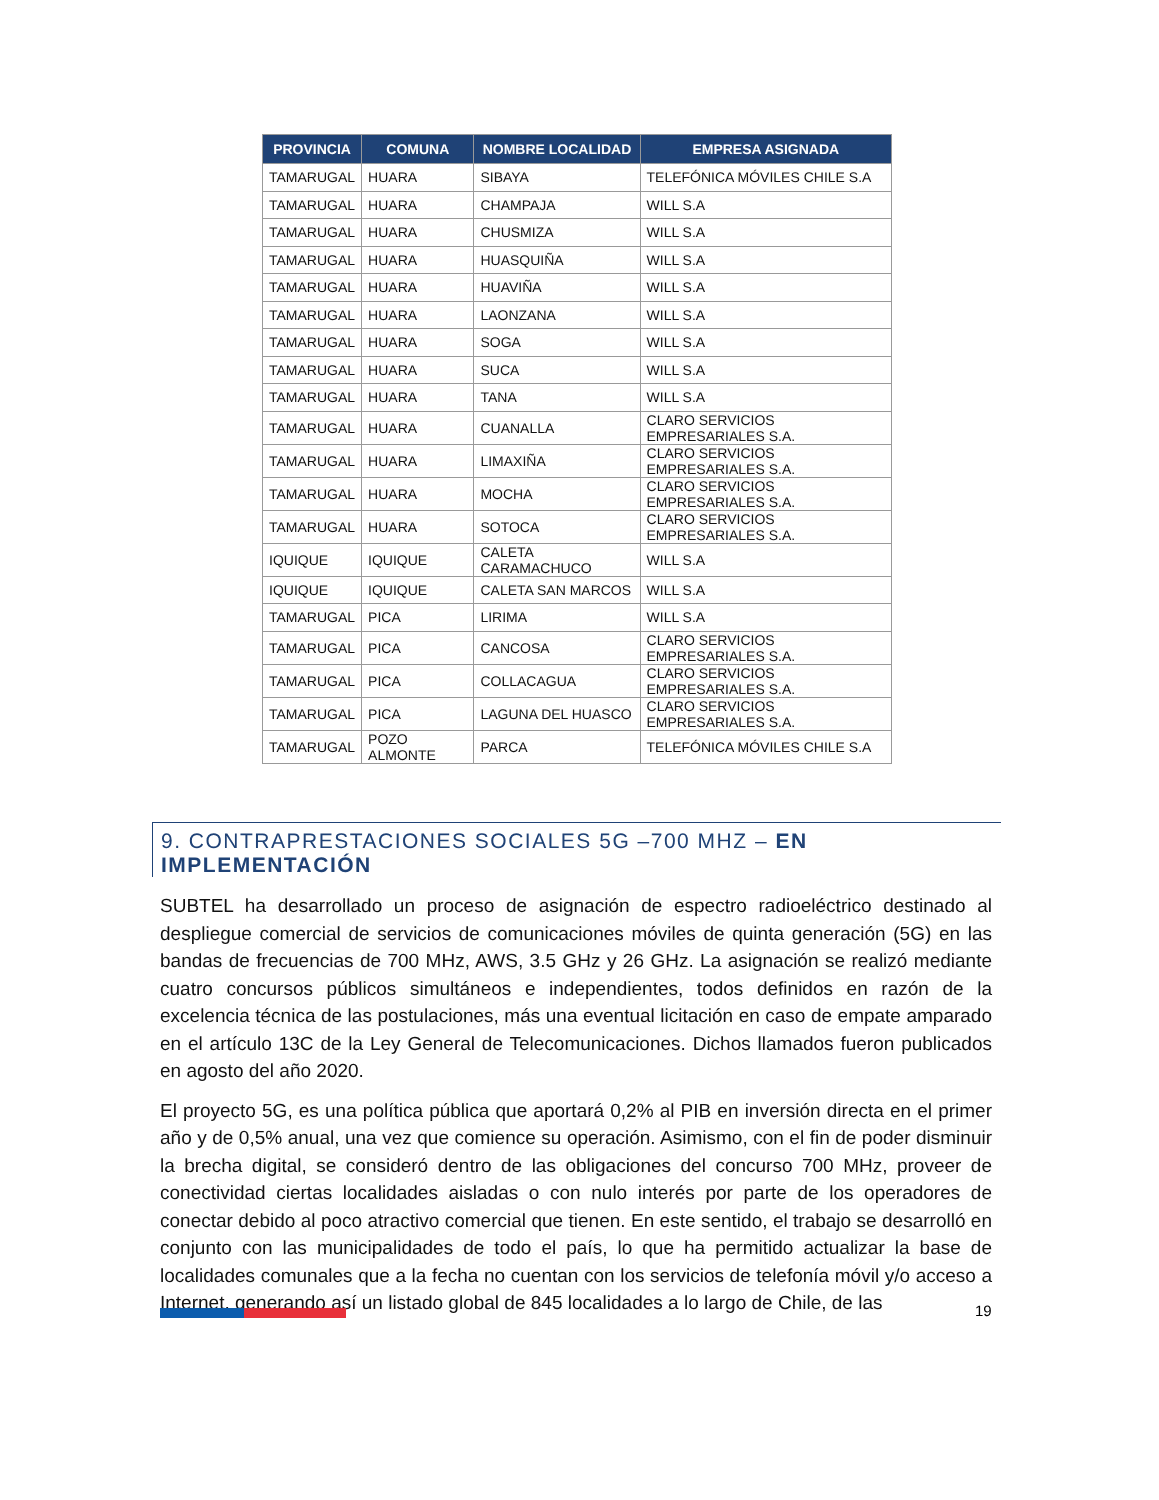| PROVINCIA | COMUNA | NOMBRE LOCALIDAD | EMPRESA ASIGNADA |
| --- | --- | --- | --- |
| TAMARUGAL | HUARA | SIBAYA | TELEFÓNICA MÓVILES CHILE S.A |
| TAMARUGAL | HUARA | CHAMPAJA | WILL S.A |
| TAMARUGAL | HUARA | CHUSMIZA | WILL S.A |
| TAMARUGAL | HUARA | HUASQUIÑA | WILL S.A |
| TAMARUGAL | HUARA | HUAVIÑA | WILL S.A |
| TAMARUGAL | HUARA | LAONZANA | WILL S.A |
| TAMARUGAL | HUARA | SOGA | WILL S.A |
| TAMARUGAL | HUARA | SUCA | WILL S.A |
| TAMARUGAL | HUARA | TANA | WILL S.A |
| TAMARUGAL | HUARA | CUANALLA | CLARO SERVICIOS EMPRESARIALES S.A. |
| TAMARUGAL | HUARA | LIMAXIÑA | CLARO SERVICIOS EMPRESARIALES S.A. |
| TAMARUGAL | HUARA | MOCHA | CLARO SERVICIOS EMPRESARIALES S.A. |
| TAMARUGAL | HUARA | SOTOCA | CLARO SERVICIOS EMPRESARIALES S.A. |
| IQUIQUE | IQUIQUE | CALETA CARAMACHUCO | WILL S.A |
| IQUIQUE | IQUIQUE | CALETA SAN MARCOS | WILL S.A |
| TAMARUGAL | PICA | LIRIMA | WILL S.A |
| TAMARUGAL | PICA | CANCOSA | CLARO SERVICIOS EMPRESARIALES S.A. |
| TAMARUGAL | PICA | COLLACAGUA | CLARO SERVICIOS EMPRESARIALES S.A. |
| TAMARUGAL | PICA | LAGUNA DEL HUASCO | CLARO SERVICIOS EMPRESARIALES S.A. |
| TAMARUGAL | POZO ALMONTE | PARCA | TELEFÓNICA MÓVILES CHILE S.A |
9. CONTRAPRESTACIONES SOCIALES 5G –700 MHZ – EN IMPLEMENTACIÓN
SUBTEL ha desarrollado un proceso de asignación de espectro radioeléctrico destinado al despliegue comercial de servicios de comunicaciones móviles de quinta generación (5G) en las bandas de frecuencias de 700 MHz, AWS, 3.5 GHz y 26 GHz. La asignación se realizó mediante cuatro concursos públicos simultáneos e independientes, todos definidos en razón de la excelencia técnica de las postulaciones, más una eventual licitación en caso de empate amparado en el artículo 13C de la Ley General de Telecomunicaciones. Dichos llamados fueron publicados en agosto del año 2020.
El proyecto 5G, es una política pública que aportará 0,2% al PIB en inversión directa en el primer año y de 0,5% anual, una vez que comience su operación. Asimismo, con el fin de poder disminuir la brecha digital, se consideró dentro de las obligaciones del concurso 700 MHz, proveer de conectividad ciertas localidades aisladas o con nulo interés por parte de los operadores de conectar debido al poco atractivo comercial que tienen. En este sentido, el trabajo se desarrolló en conjunto con las municipalidades de todo el país, lo que ha permitido actualizar la base de localidades comunales que a la fecha no cuentan con los servicios de telefonía móvil y/o acceso a Internet, generando así un listado global de 845 localidades a lo largo de Chile, de las
19